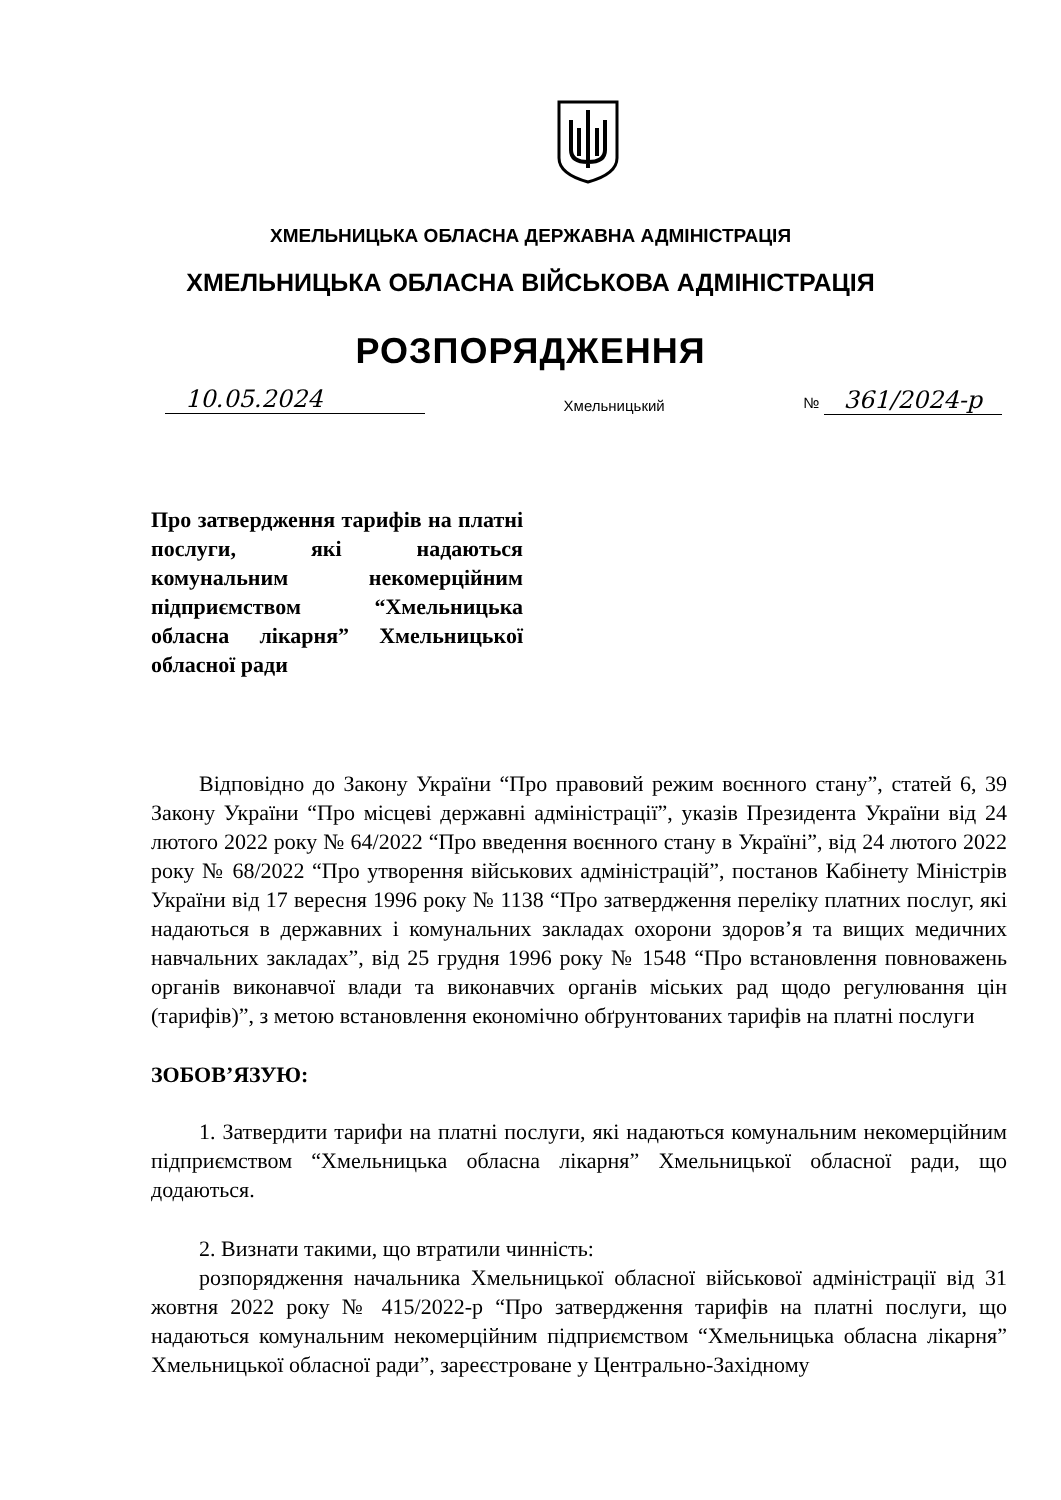ХМЕЛЬНИЦЬКА ОБЛАСНА ДЕРЖАВНА АДМІНІСТРАЦІЯ
ХМЕЛЬНИЦЬКА ОБЛАСНА ВІЙСЬКОВА АДМІНІСТРАЦІЯ
РОЗПОРЯДЖЕННЯ
10.05.2024 Хмельницький № 361/2024-р
Про затвердження тарифів на платні послуги, які надаються комунальним некомерційним підприємством “Хмельницька обласна лікарня” Хмельницької обласної ради
Відповідно до Закону України “Про правовий режим воєнного стану”, статей 6, 39 Закону України “Про місцеві державні адміністрації”, указів Президента України від 24 лютого 2022 року № 64/2022 “Про введення воєнного стану в Україні”, від 24 лютого 2022 року № 68/2022 “Про утворення військових адміністрацій”, постанов Кабінету Міністрів України від 17 вересня 1996 року № 1138 “Про затвердження переліку платних послуг, які надаються в державних і комунальних закладах охорони здоров’я та вищих медичних навчальних закладах”, від 25 грудня 1996 року № 1548 “Про встановлення повноважень органів виконавчої влади та виконавчих органів міських рад щодо регулювання цін (тарифів)”, з метою встановлення економічно обґрунтованих тарифів на платні послуги
ЗОБОВ’ЯЗУЮ:
1. Затвердити тарифи на платні послуги, які надаються комунальним некомерційним підприємством “Хмельницька обласна лікарня” Хмельницької обласної ради, що додаються.
2. Визнати такими, що втратили чинність:
розпорядження начальника Хмельницької обласної військової адміністрації від 31 жовтня 2022 року № 415/2022-р “Про затвердження тарифів на платні послуги, що надаються комунальним некомерційним підприємством “Хмельницька обласна лікарня” Хмельницької обласної ради”, зареєстроване у Центрально-Західному